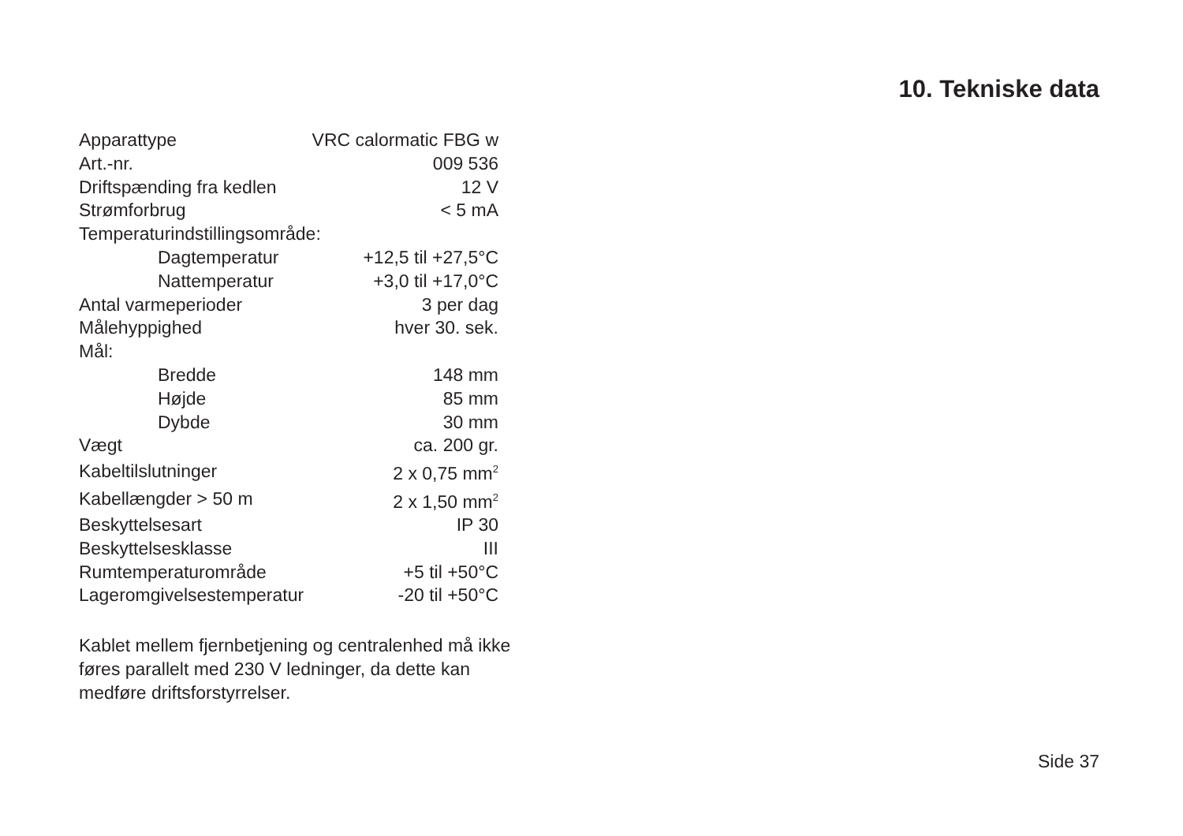10. Tekniske data
| Apparattype | VRC calormatic FBG w |
| Art.-nr. | 009 536 |
| Driftspænding fra kedlen | 12 V |
| Strømforbrug | < 5 mA |
| Temperaturindstillingsområde: | |
| Dagtemperatur | +12,5 til +27,5°C |
| Nattemperatur | +3,0 til +17,0°C |
| Antal varmeperioder | 3 per dag |
| Målehyppighed | hver 30. sek. |
| Mål: | |
| Bredde | 148 mm |
| Højde | 85 mm |
| Dybde | 30 mm |
| Vægt | ca. 200 gr. |
| Kabeltilslutninger | 2 x 0,75 mm<sup>2</sup> |
| Kabellængder > 50 m | 2 x 1,50 mm<sup>2</sup> |
| Beskyttelsesart | IP 30 |
| Beskyttelsesklasse | III |
| Rumtemperaturområde | +5 til +50°C |
| Lageromgivelsestemperatur | -20 til +50°C |
Kablet mellem fjernbetjening og centralenhed må ikke føres parallelt med 230 V ledninger, da dette kan medføre driftsforstyrrelser.
Side 37